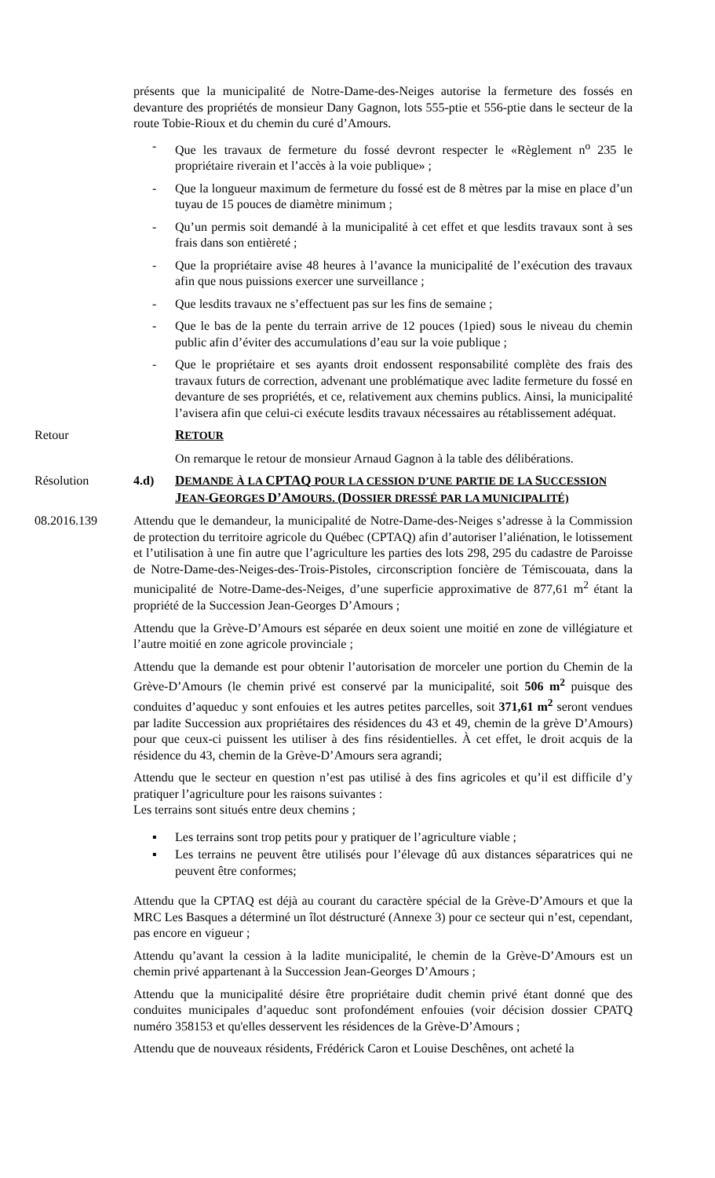présents que la municipalité de Notre-Dame-des-Neiges autorise la fermeture des fossés en devanture des propriétés de monsieur Dany Gagnon, lots 555-ptie et 556-ptie dans le secteur de la route Tobie-Rioux et du chemin du curé d’Amours.
- Que les travaux de fermeture du fossé devront respecter le «Règlement n<sup>o</sup> 235 le propriétaire riverain et l’accès à la voie publique» ;
- Que la longueur maximum de fermeture du fossé est de 8 mètres par la mise en place d’un tuyau de 15 pouces de diamètre minimum ;
- Qu’un permis soit demandé à la municipalité à cet effet et que lesdits travaux sont à ses frais dans son entièreté ;
- Que la propriétaire avise 48 heures à l’avance la municipalité de l’exécution des travaux afin que nous puissions exercer une surveillance ;
- Que lesdits travaux ne s’effectuent pas sur les fins de semaine ;
- Que le bas de la pente du terrain arrive de 12 pouces (1pied) sous le niveau du chemin public afin d’éviter des accumulations d’eau sur la voie publique ;
- Que le propriétaire et ses ayants droit endossent responsabilité complète des frais des travaux futurs de correction, advenant une problématique avec ladite fermeture du fossé en devanture de ses propriétés, et ce, relativement aux chemins publics. Ainsi, la municipalité l’avisera afin que celui-ci exécute lesdits travaux nécessaires au rétablissement adéquat.
Retour RETOUR
On remarque le retour de monsieur Arnaud Gagnon à la table des délibérations.
Résolution 4.d) DEMANDE À LA CPTAQ POUR LA CESSION D’UNE PARTIE DE LA SUCCESSION JEAN-GEORGES D’AMOURS. (DOSSIER DRESSÉ PAR LA MUNICIPALITÉ)
08.2016.139 Attendu que le demandeur, la municipalité de Notre-Dame-des-Neiges s’adresse à la Commission de protection du territoire agricole du Québec (CPTAQ) afin d’autoriser l’aliénation, le lotissement et l’utilisation à une fin autre que l’agriculture les parties des lots 298, 295 du cadastre de Paroisse de Notre-Dame-des-Neiges-des-Trois-Pistoles, circonscription foncière de Témiscouata, dans la municipalité de Notre-Dame-des-Neiges, d’une superficie approximative de 877,61 m<sup>2</sup> étant la propriété de la Succession Jean-Georges D’Amours ;
Attendu que la Grève-D’Amours est séparée en deux soient une moitié en zone de villégiature et l’autre moitié en zone agricole provinciale ;
Attendu que la demande est pour obtenir l’autorisation de morceler une portion du Chemin de la Grève-D’Amours (le chemin privé est conservé par la municipalité, soit 506 m<sup>2</sup> puisque des conduites d’aqueduc y sont enfouies et les autres petites parcelles, soit 371,61 m<sup>2</sup> seront vendues par ladite Succession aux propriétaires des résidences du 43 et 49, chemin de la grève D’Amours) pour que ceux-ci puissent les utiliser à des fins résidentielles. À cet effet, le droit acquis de la résidence du 43, chemin de la Grève-D’Amours sera agrandi;
Attendu que le secteur en question n’est pas utilisé à des fins agricoles et qu’il est difficile d’y pratiquer l’agriculture pour les raisons suivantes :
Les terrains sont situés entre deux chemins ;
▪ Les terrains sont trop petits pour y pratiquer de l’agriculture viable ;
▪ Les terrains ne peuvent être utilisés pour l’élevage dû aux distances séparatrices qui ne peuvent être conformes;
Attendu que la CPTAQ est déjà au courant du caractère spécial de la Grève-D’Amours et que la MRC Les Basques a déterminé un îlot déstructuré (Annexe 3) pour ce secteur qui n’est, cependant, pas encore en vigueur ;
Attendu qu’avant la cession à la ladite municipalité, le chemin de la Grève-D’Amours est un chemin privé appartenant à la Succession Jean-Georges D’Amours ;
Attendu que la municipalité désire être propriétaire dudit chemin privé étant donné que des conduites municipales d’aqueduc sont profondément enfouies (voir décision dossier CPATQ numéro 358153 et qu'elles desservent les résidences de la Grève-D’Amours ;
Attendu que de nouveaux résidents, Frédérick Caron et Louise Deschênes, ont acheté la